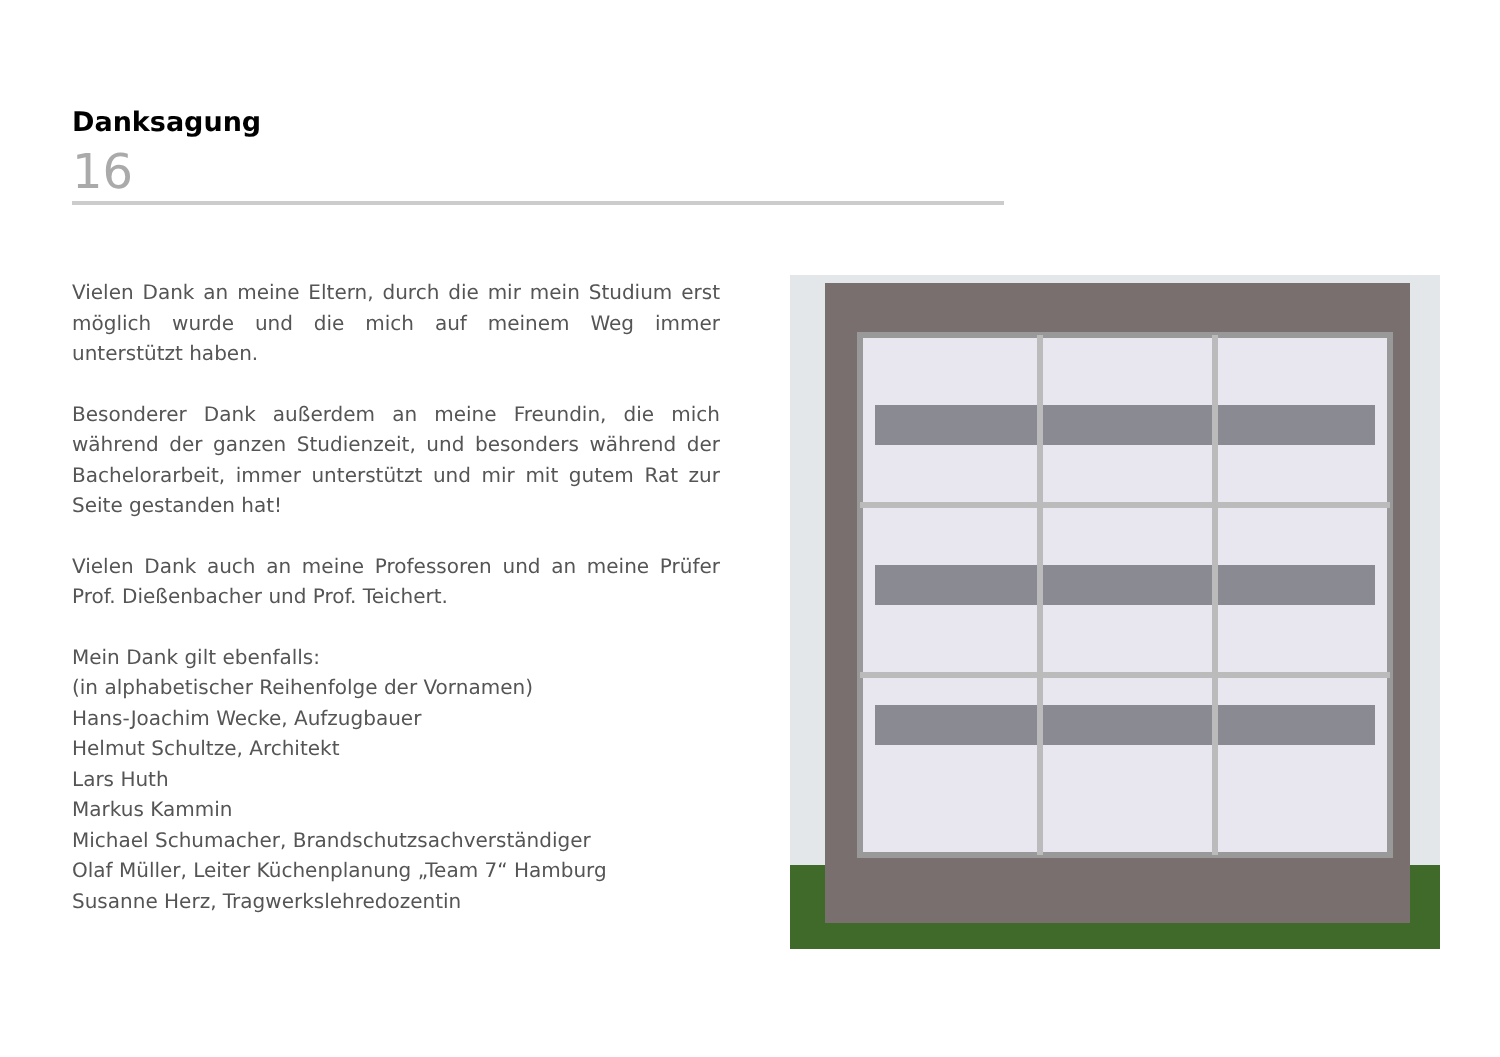Danksagung
16
Vielen Dank an meine Eltern, durch die mir mein Studium erst möglich wurde und die mich auf meinem Weg immer unterstützt haben.
Besonderer Dank außerdem an meine Freundin, die mich während der ganzen Studienzeit, und besonders während der Bachelorarbeit, immer unterstützt und mir mit gutem Rat zur Seite gestanden hat!
Vielen Dank auch an meine Professoren und an meine Prüfer Prof. Dießenbacher und Prof. Teichert.
Mein Dank gilt ebenfalls:
(in alphabetischer Reihenfolge der Vornamen)
Hans-Joachim Wecke, Aufzugbauer
Helmut Schultze, Architekt
Lars Huth
Markus Kammin
Michael Schumacher, Brandschutzsachverständiger
Olaf Müller, Leiter Küchenplanung „Team 7“ Hamburg
Susanne Herz, Tragwerkslehredozentin